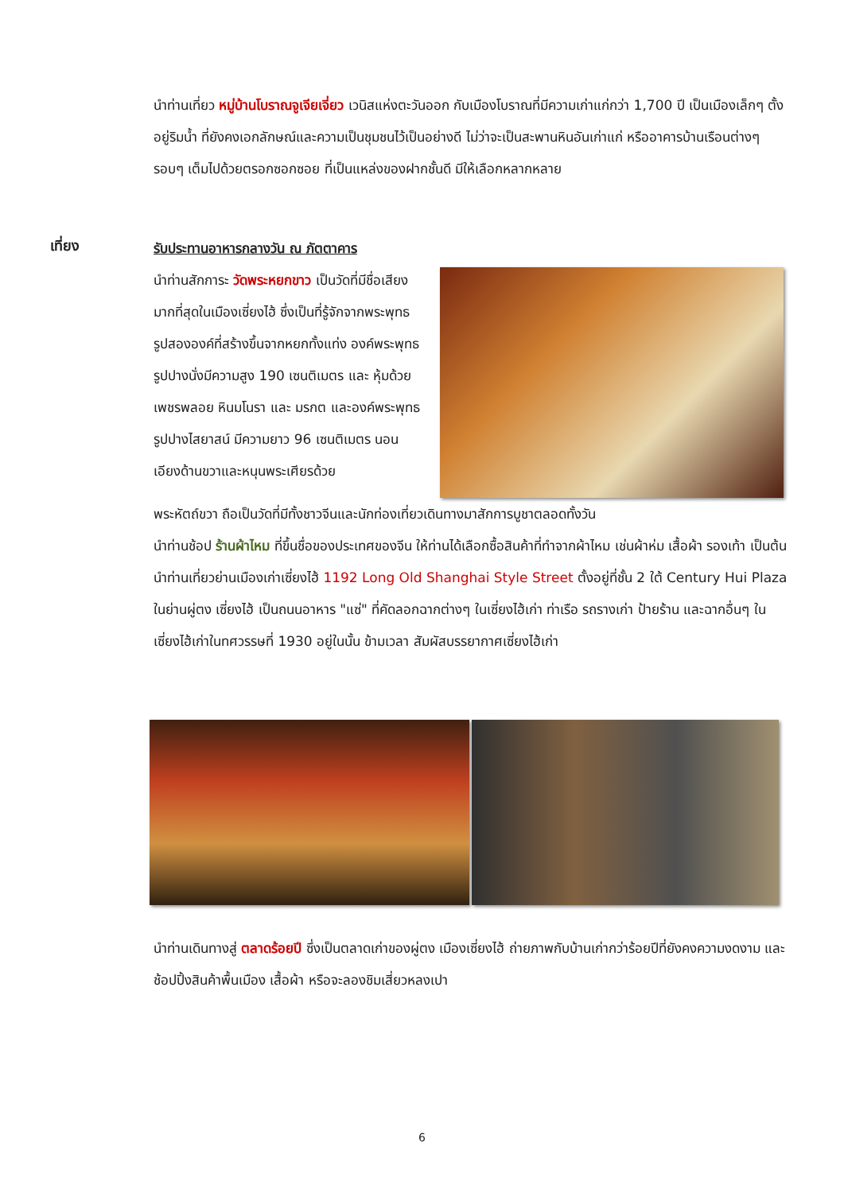นำท่านเที่ยว หมู่บ้านโบราณจูเจียเจี่ยว เวนิสแห่งตะวันออก กับเมืองโบราณที่มีความเก่าแก่กว่า 1,700 ปี เป็นเมืองเล็กๆ ตั้งอยู่ริมน้ำ ที่ยังคงเอกลักษณ์และความเป็นชุมชนไว้เป็นอย่างดี ไม่ว่าจะเป็นสะพานหินอันเก่าแก่ หรืออาคารบ้านเรือนต่างๆ รอบๆ เต็มไปด้วยตรอกซอกซอย ที่เป็นแหล่งของฝากชั้นดี มีให้เลือกหลากหลาย
เที่ยง
รับประทานอาหารกลางวัน ณ ภัตตาคาร
นำท่านสักการะ วัดพระหยกขาว เป็นวัดที่มีชื่อเสียงมากที่สุดในเมืองเซี่ยงไฮ้ ซึ่งเป็นที่รู้จักจากพระพุทธรูปสององค์ที่สร้างขึ้นจากหยกทั้งแท่ง องค์พระพุทธรูปปางนั่งมีความสูง 190 เซนติเมตร และ หุ้มด้วยเพชรพลอย หินมโนรา และ มรกต และองค์พระพุทธรูปปางไสยาสน์ มีความยาว 96 เซนติเมตร นอนเอียงด้านขวาและหนุนพระเศียรด้วย
พระหัตถ์ขวา ถือเป็นวัดที่มีทั้งชาวจีนและนักท่องเที่ยวเดินทางมาสักการบูชาตลอดทั้งวัน
นำท่านช้อป ร้านผ้าไหม ที่ขึ้นชื่อของประเทศของจีน ให้ท่านได้เลือกซื้อสินค้าที่ทำจากผ้าไหม เช่นผ้าห่ม เสื้อผ้า รองเท้า เป็นต้น
นำท่านเที่ยวย่านเมืองเก่าเซี่ยงไฮ้ 1192 Long Old Shanghai Style Street ตั้งอยู่ที่ชั้น 2 ใต้ Century Hui Plaza ในย่านผู่ตง เซี่ยงไฮ้ เป็นถนนอาหาร "แซ่" ที่คัดลอกฉากต่างๆ ในเซี่ยงไฮ้เก่า ท่าเรือ รถรางเก่า ป้ายร้าน และฉากอื่นๆ ในเซี่ยงไฮ้เก่าในทศวรรษที่ 1930 อยู่ในนั้น ข้ามเวลา สัมผัสบรรยากาศเซี่ยงไฮ้เก่า
นำท่านเดินทางสู่ ตลาดร้อยปี ซึ่งเป็นตลาดเก่าของผู่ตง เมืองเซี่ยงไฮ้ ถ่ายภาพกับบ้านเก่ากว่าร้อยปีที่ยังคงความงดงาม และช้อปปิ้งสินค้าพื้นเมือง เสื้อผ้า หรือจะลองชิมเสี่ยวหลงเปา
6